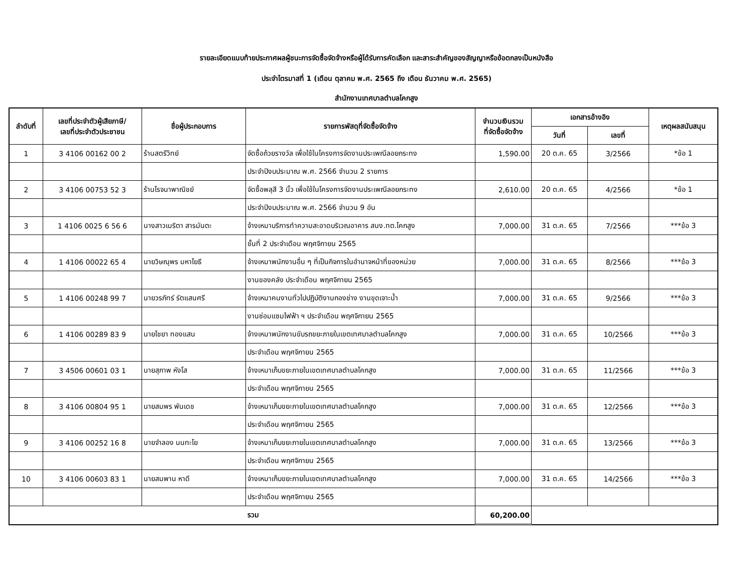รายละเอียดแนบท้ายประกาศผลผู้ชนะการจัดซื้อจัดจ้างหรือผู้ได้รับการคัดเลือก และสาระสำคัญของสัญญาหรือข้อตกลงเป็นหนังสือ
ประจำไตรมาสที่ 1 (เดือน ตุลาคม พ.ศ. 2565 ถึง เดือน ธันวาคม พ.ศ. 2565)
สำนักงานเทศบาลตำบลโคกสูง
| ลำดับที่ | เลขที่ประจำตัวผู้เสียภาษี/ เลขที่ประจำตัวประชาชน | ชื่อผู้ประกอบการ | รายการพัสดุที่จัดซื้อจัดจ้าง | จำนวนเงินรวม ที่จัดซื้อจัดจ้าง | เอกสารอ้างอิง | | เหตุผลสนับสนุน |
| --- | --- | --- | --- | --- | --- | --- | --- |
| | | | | | วันที่ | เลขที่ | |
| 1 | 3 4106 00162 00 2 | ร้านสตรีวิทย์ | จัดซื้อถ้วยรางวัล เพื่อใช้ในโครงการจัดงานประเพณีลอยกระทง | 1,590.00 | 20 ต.ค. 65 | 3/2566 | *ข้อ 1 |
| | | | ประจำปีงบประมาณ พ.ศ. 2566 จำนวน 2 รายการ | | | | |
| 2 | 3 4106 00753 52 3 | ร้านโรจนาพาณิชย์ | จัดซื้อพลุสี 3 นิ้ว เพื่อใช้ในโครงการจัดงานประเพณีลอยกระทง | 2,610.00 | 20 ต.ค. 65 | 4/2566 | *ข้อ 1 |
| | | | ประจำปีงบประมาณ พ.ศ. 2566 จำนวน 9 อัน | | | | |
| 3 | 1 4106 0025 6 56 6 | นางสาวเมริตา สารมันตะ | จ้างเหมาบริการทำความสะอาดบริเวณอาคาร สนง.ทต.โคกสูง | 7,000.00 | 31 ต.ค. 65 | 7/2566 | ***ข้อ 3 |
| | | | ชั้นที่ 2 ประจำเดือน พฤศจิกายน 2565 | | | | |
| 4 | 1 4106 00022 65 4 | นายวิษณุพร มหาโยธี | จ้างเหมาพนักงานอื่น ๆ ที่เป็นกิจการในอำนาจหน้าที่ของหน่วย | 7,000.00 | 31 ต.ค. 65 | 8/2566 | ***ข้อ 3 |
| | | | งานของคลัง ประจำเดือน พฤศจิกายน 2565 | | | | |
| 5 | 1 4106 00248 99 7 | นายวรภัทร์ รัตแสนศรี | จ้างเหมาคนงานทั่วไปปฏิบัติงานกองช่าง งานขุดเจาะน้ำ | 7,000.00 | 31 ต.ค. 65 | 9/2566 | ***ข้อ 3 |
| | | | งานซ่อมแซมไฟฟ้า ฯ ประจำเดือน พฤศจิกายน 2565 | | | | |
| 6 | 1 4106 00289 83 9 | นายไชยา ทองแสน | จ้างเหมาพนักงานขับรถขยะภายในเขตเทศบาลตำบลโคกสูง | 7,000.00 | 31 ต.ค. 65 | 10/2566 | ***ข้อ 3 |
| | | | ประจำเดือน พฤศจิกายน 2565 | | | | |
| 7 | 3 4506 00601 03 1 | นายสุภาพ หังโส | จ้างเหมาเก็บขยะภายในเขตเทศบาลตำบลโคกสูง | 7,000.00 | 31 ต.ค. 65 | 11/2566 | ***ข้อ 3 |
| | | | ประจำเดือน พฤศจิกายน 2565 | | | | |
| 8 | 3 4106 00804 95 1 | นายสมพร พันเดช | จ้างเหมาเก็บขยะภายในเขตเทศบาลตำบลโคกสูง | 7,000.00 | 31 ต.ค. 65 | 12/2566 | ***ข้อ 3 |
| | | | ประจำเดือน พฤศจิกายน 2565 | | | | |
| 9 | 3 4106 00252 16 8 | นายจำลอง นนทะโย | จ้างเหมาเก็บขยะภายในเขตเทศบาลตำบลโคกสูง | 7,000.00 | 31 ต.ค. 65 | 13/2566 | ***ข้อ 3 |
| | | | ประจำเดือน พฤศจิกายน 2565 | | | | |
| 10 | 3 4106 00603 83 1 | นายสมพาน หาดี | จ้างเหมาเก็บขยะภายในเขตเทศบาลตำบลโคกสูง | 7,000.00 | 31 ต.ค. 65 | 14/2566 | ***ข้อ 3 |
| | | | ประจำเดือน พฤศจิกายน 2565 | | | | |
| | | | รวม | 60,200.00 | | | |